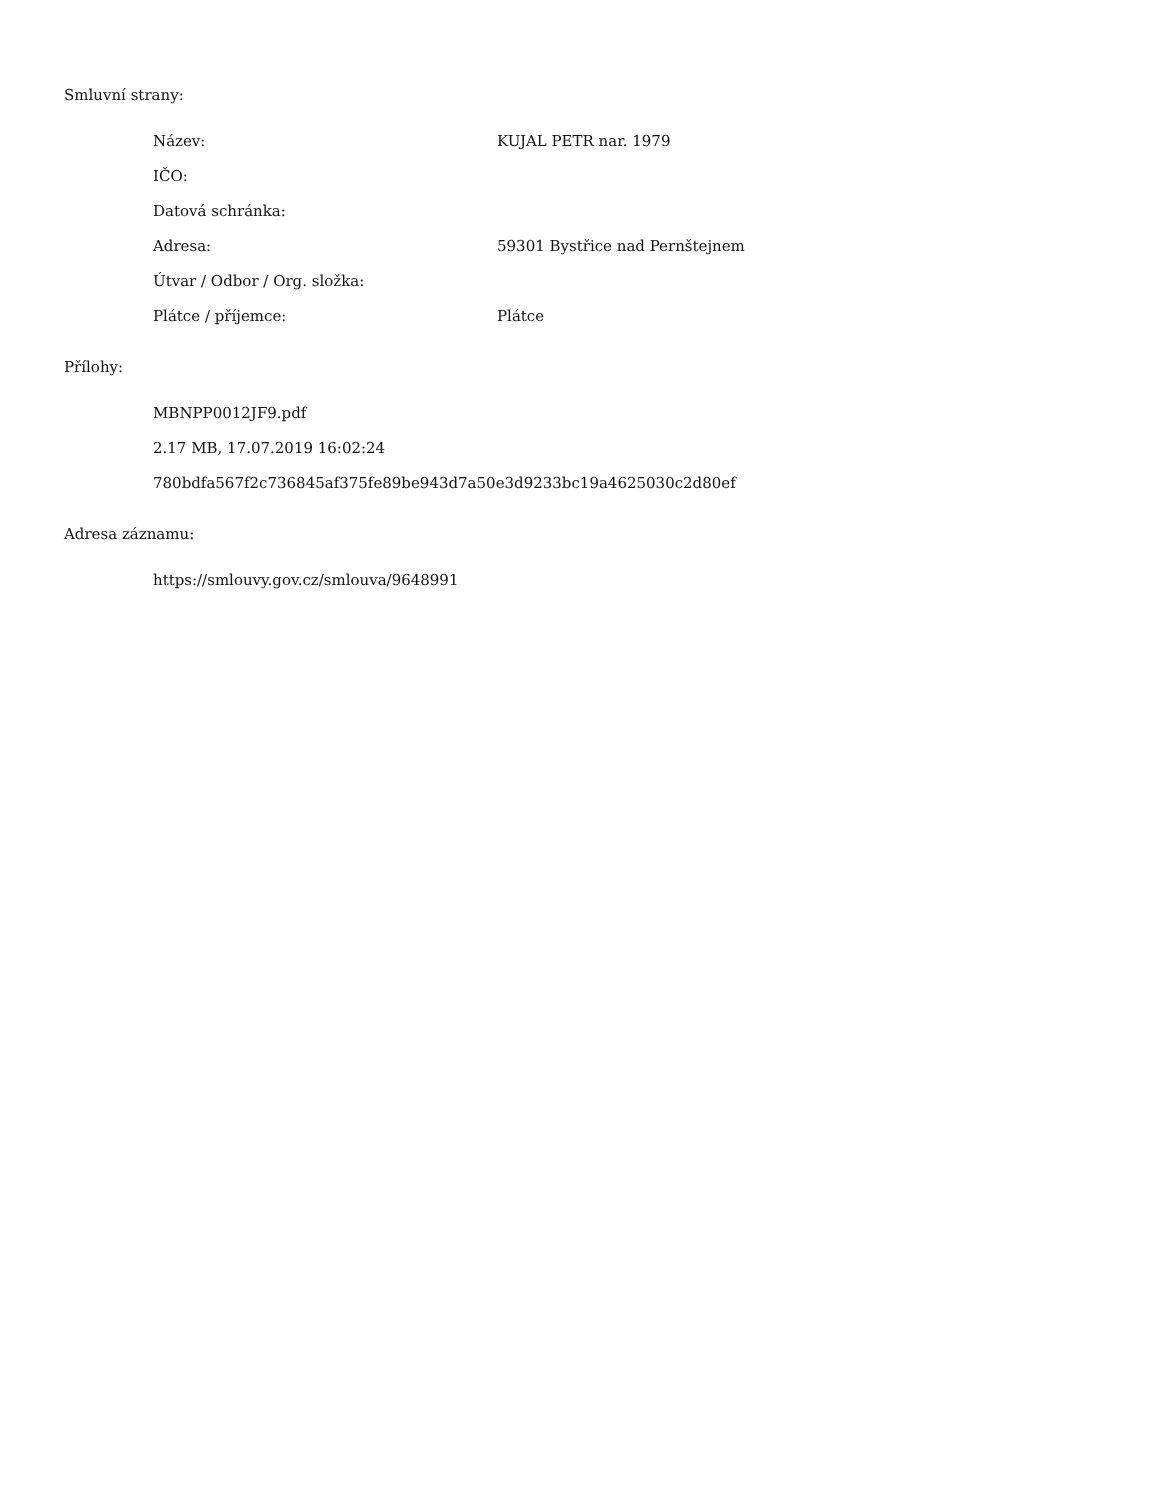Smluvní strany:
Název: KUJAL PETR nar. 1979
IČO:
Datová schránka:
Adresa: 59301 Bystřice nad Pernštejnem
Útvar / Odbor / Org. složka:
Plátce / příjemce: Plátce
Přílohy:
MBNPP0012JF9.pdf
2.17 MB, 17.07.2019 16:02:24
780bdfa567f2c736845af375fe89be943d7a50e3d9233bc19a4625030c2d80ef
Adresa záznamu:
https://smlouvy.gov.cz/smlouva/9648991